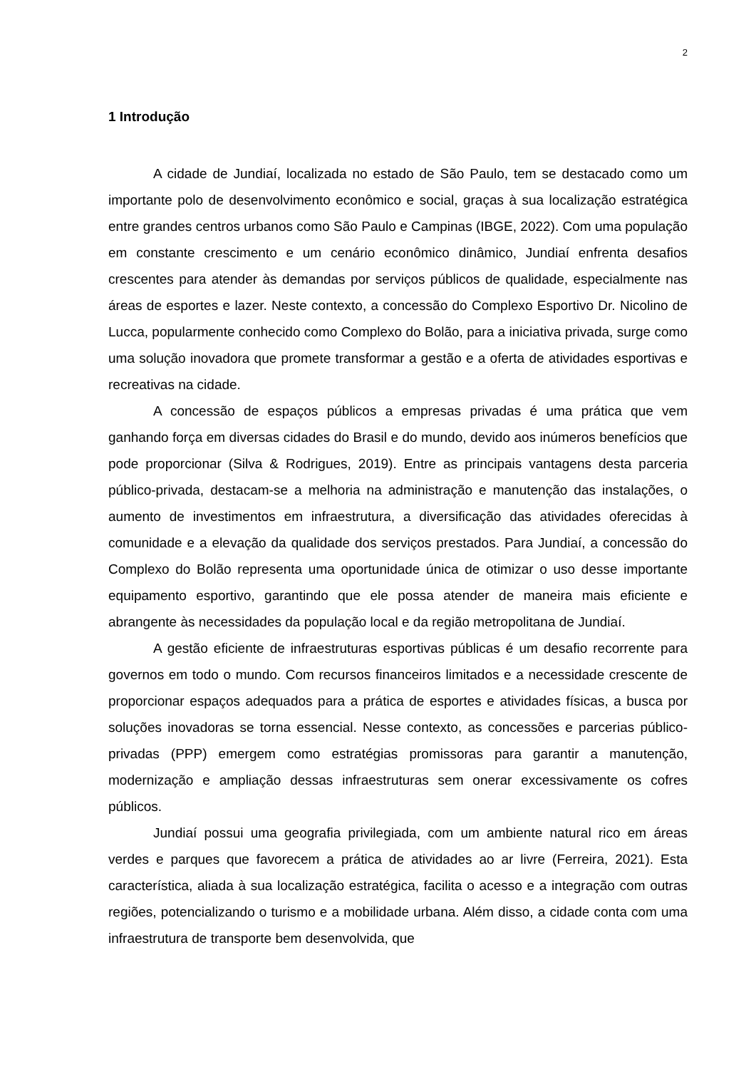2
1 Introdução
A cidade de Jundiaí, localizada no estado de São Paulo, tem se destacado como um importante polo de desenvolvimento econômico e social, graças à sua localização estratégica entre grandes centros urbanos como São Paulo e Campinas (IBGE, 2022). Com uma população em constante crescimento e um cenário econômico dinâmico, Jundiaí enfrenta desafios crescentes para atender às demandas por serviços públicos de qualidade, especialmente nas áreas de esportes e lazer. Neste contexto, a concessão do Complexo Esportivo Dr. Nicolino de Lucca, popularmente conhecido como Complexo do Bolão, para a iniciativa privada, surge como uma solução inovadora que promete transformar a gestão e a oferta de atividades esportivas e recreativas na cidade.
A concessão de espaços públicos a empresas privadas é uma prática que vem ganhando força em diversas cidades do Brasil e do mundo, devido aos inúmeros benefícios que pode proporcionar (Silva & Rodrigues, 2019). Entre as principais vantagens desta parceria público-privada, destacam-se a melhoria na administração e manutenção das instalações, o aumento de investimentos em infraestrutura, a diversificação das atividades oferecidas à comunidade e a elevação da qualidade dos serviços prestados. Para Jundiaí, a concessão do Complexo do Bolão representa uma oportunidade única de otimizar o uso desse importante equipamento esportivo, garantindo que ele possa atender de maneira mais eficiente e abrangente às necessidades da população local e da região metropolitana de Jundiaí.
A gestão eficiente de infraestruturas esportivas públicas é um desafio recorrente para governos em todo o mundo. Com recursos financeiros limitados e a necessidade crescente de proporcionar espaços adequados para a prática de esportes e atividades físicas, a busca por soluções inovadoras se torna essencial. Nesse contexto, as concessões e parcerias público-privadas (PPP) emergem como estratégias promissoras para garantir a manutenção, modernização e ampliação dessas infraestruturas sem onerar excessivamente os cofres públicos.
Jundiaí possui uma geografia privilegiada, com um ambiente natural rico em áreas verdes e parques que favorecem a prática de atividades ao ar livre (Ferreira, 2021). Esta característica, aliada à sua localização estratégica, facilita o acesso e a integração com outras regiões, potencializando o turismo e a mobilidade urbana. Além disso, a cidade conta com uma infraestrutura de transporte bem desenvolvida, que